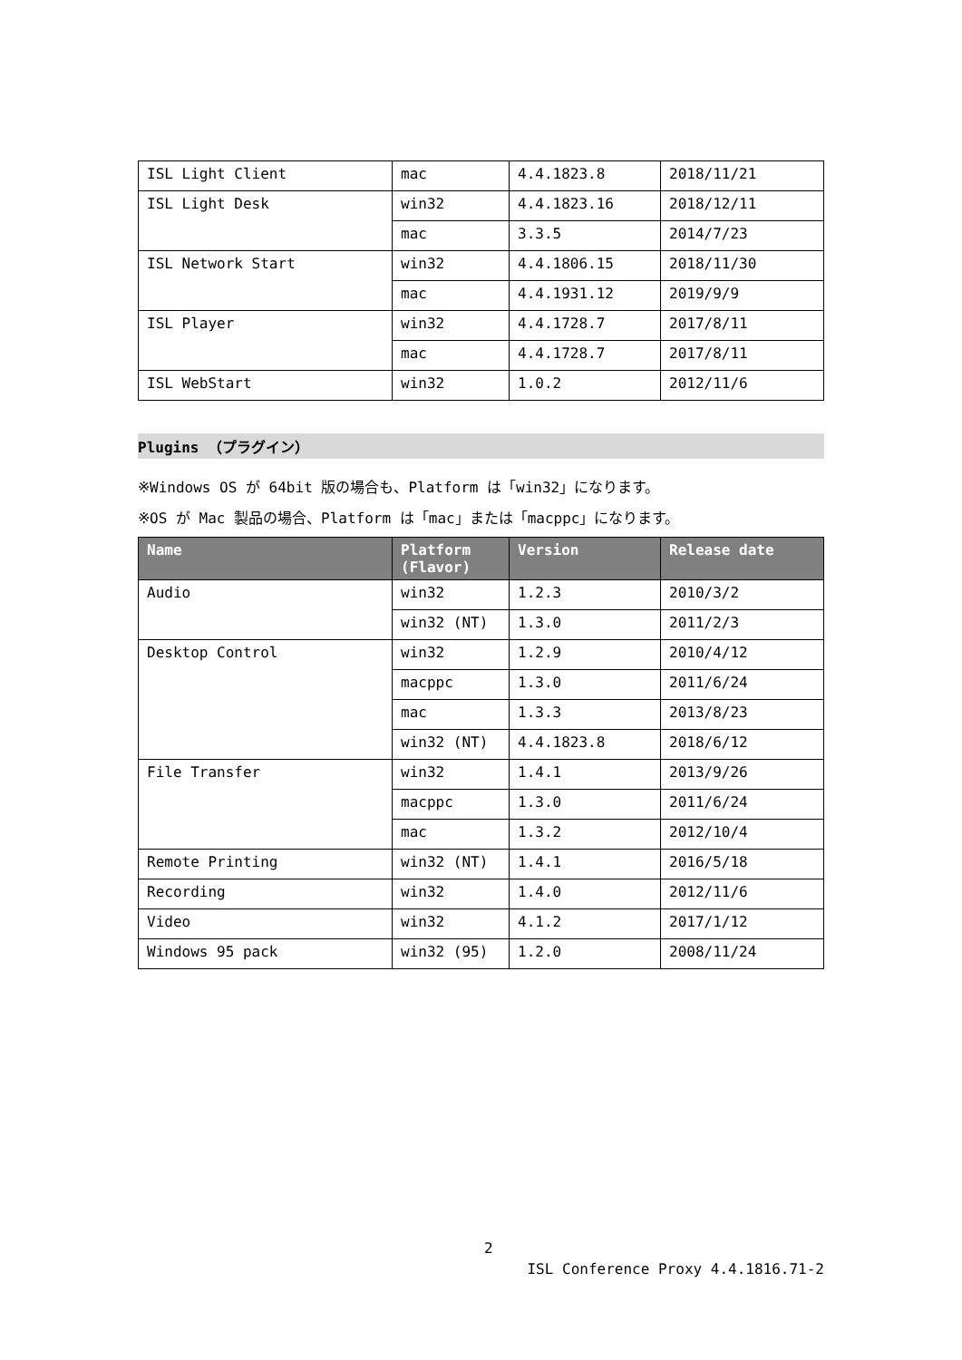| ISL Light Client | mac | 4.4.1823.8 | 2018/11/21 |
| ISL Light Desk | win32 | 4.4.1823.16 | 2018/12/11 |
| | mac | 3.3.5 | 2014/7/23 |
| ISL Network Start | win32 | 4.4.1806.15 | 2018/11/30 |
| | mac | 4.4.1931.12 | 2019/9/9 |
| ISL Player | win32 | 4.4.1728.7 | 2017/8/11 |
| | mac | 4.4.1728.7 | 2017/8/11 |
| ISL WebStart | win32 | 1.0.2 | 2012/11/6 |
Plugins （プラグイン）
※Windows OS が 64bit 版の場合も、Platform は「win32」になります。
※OS が Mac 製品の場合、Platform は「mac」または「macppc」になります。
| Name | Platform (Flavor) | Version | Release date |
| --- | --- | --- | --- |
| Audio | win32 | 1.2.3 | 2010/3/2 |
| | win32 (NT) | 1.3.0 | 2011/2/3 |
| Desktop Control | win32 | 1.2.9 | 2010/4/12 |
| | macppc | 1.3.0 | 2011/6/24 |
| | mac | 1.3.3 | 2013/8/23 |
| | win32 (NT) | 4.4.1823.8 | 2018/6/12 |
| File Transfer | win32 | 1.4.1 | 2013/9/26 |
| | macppc | 1.3.0 | 2011/6/24 |
| | mac | 1.3.2 | 2012/10/4 |
| Remote Printing | win32 (NT) | 1.4.1 | 2016/5/18 |
| Recording | win32 | 1.4.0 | 2012/11/6 |
| Video | win32 | 4.1.2 | 2017/1/12 |
| Windows 95 pack | win32 (95) | 1.2.0 | 2008/11/24 |
2
ISL Conference Proxy 4.4.1816.71-2